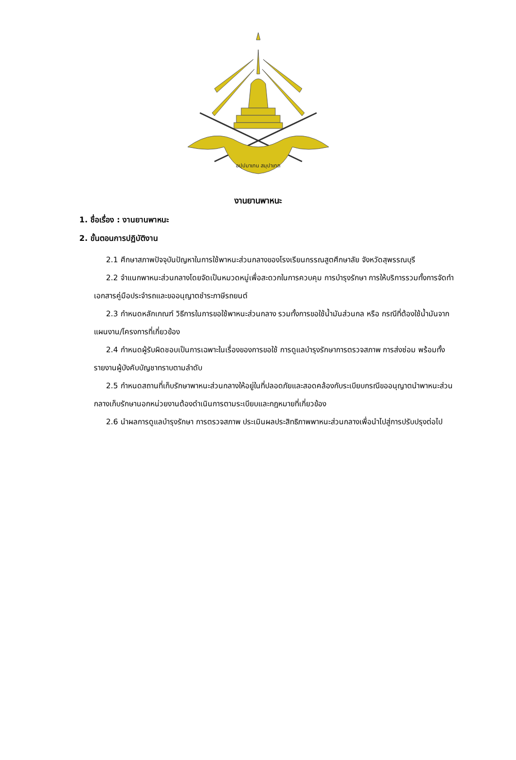อปฺปมาเทน สมฺปาเทถ
งานยานพาหนะ
1. ชื่อเรื่อง : งานยานพาหนะ
2. ขั้นตอนการปฏิบัติงาน
2.1 ศึกษาสภาพปัจจุบันปัญหาในการใช้พาหนะส่วนกลางของโรงเรียนกรรณสูตศึกษาลัย จังหวัดสุพรรณบุรี
2.2 จำแนกพาหนะส่วนกลางโดยจัดเป็นหมวดหมู่เพื่อสะดวกในการควบคุม การบำรุงรักษา การให้บริการรวมทั้งการจัดทำเอกสารคู่มือประจำรถและขออนุญาตชำระภาษีรถยนต์
2.3 กำหนดหลักเกณฑ์ วิธีการในการขอใช้พาหนะส่วนกลาง รวมทั้งการขอใช้น้ำมันส่วนกล หรือ กรณีที่ต้องใช้น้ำมันจากแผนงาน/โครงการที่เกี่ยวข้อง
2.4 กำหนดผู้รับผิดชอบเป็นการเฉพาะในเรื่องของการขอใช้ การดูแลบำรุงรักษาการตรวจสภาพ การส่งซ่อม พร้อมทั้งรายงานผู้บังคับบัญชาทราบตามลำดับ
2.5 กำหนดสถานที่เก็บรักษาพาหนะส่วนกลางให้อยู่ในที่ปลอดภัยและสอดคล้องกับระเบียบกรณีขออนุญาตนำพาหนะส่วนกลางเก็บรักษานอกหน่วยงานต้องดำเนินการตามระเบียบและกฎหมายที่เกี่ยวข้อง
2.6 นำผลการดูแลบำรุงรักษา การตรวจสภาพ ประเมินผลประสิทธิภาพพาหนะส่วนกลางเพื่อนำไปสู่การปรับปรุงต่อไป